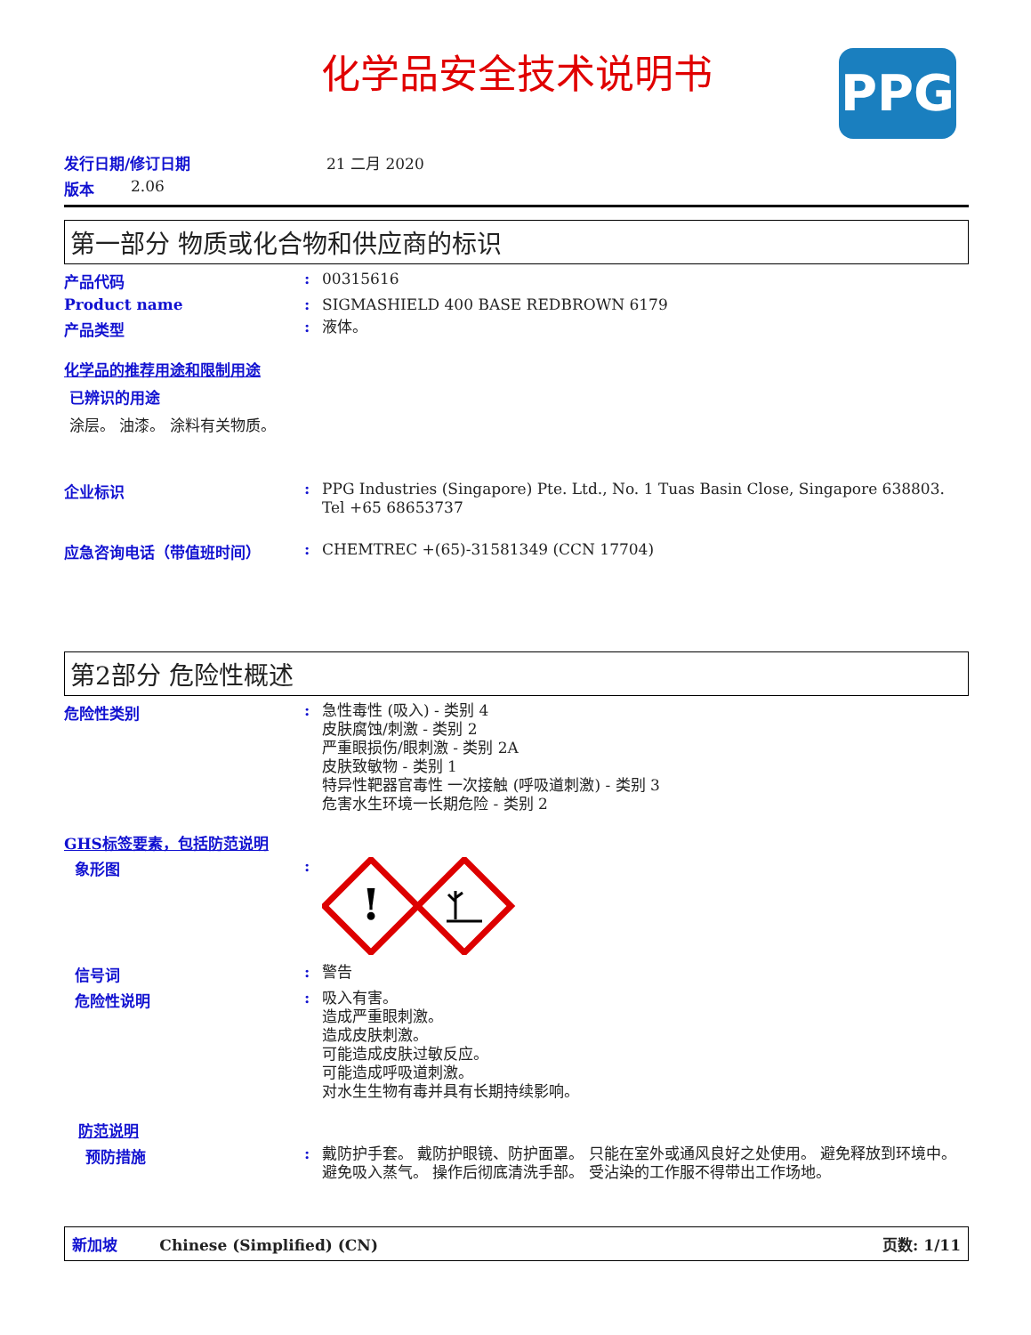化学品安全技术说明书
PPG
发行日期/修订日期 21 二月 2020
版本 2.06
第一部分 物质或化合物和供应商的标识
产品代码: 00315616
Product name: SIGMASHIELD 400 BASE REDBROWN 6179
产品类型: 液体。
化学品的推荐用途和限制用途
已辨识的用途
涂层。 油漆。 涂料有关物质。
企业标识: PPG Industries (Singapore) Pte. Ltd., No. 1 Tuas Basin Close, Singapore 638803. Tel +65 68653737
应急咨询电话（带值班时间）: CHEMTREC +(65)-31581349 (CCN 17704)
第2部分 危险性概述
危险性类别: 急性毒性 (吸入) - 类别 4
皮肤腐蚀/刺激 - 类别 2
严重眼损伤/眼刺激 - 类别 2A
皮肤致敏物 - 类别 1
特异性靶器官毒性 一次接触 (呼吸道刺激) - 类别 3
危害水生环境一长期危险 - 类别 2
GHS标签要素，包括防范说明
象形图:
!
信号词: 警告
危险性说明: 吸入有害。
造成严重眼刺激。
造成皮肤刺激。
可能造成皮肤过敏反应。
可能造成呼吸道刺激。
对水生生物有毒并具有长期持续影响。
防范说明
预防措施: 戴防护手套。 戴防护眼镜、防护面罩。 只能在室外或通风良好之处使用。 避免释放到环境中。 避免吸入蒸气。 操作后彻底清洗手部。 受沾染的工作服不得带出工作场地。
新加坡 Chinese (Simplified) (CN) 页数: 1/11